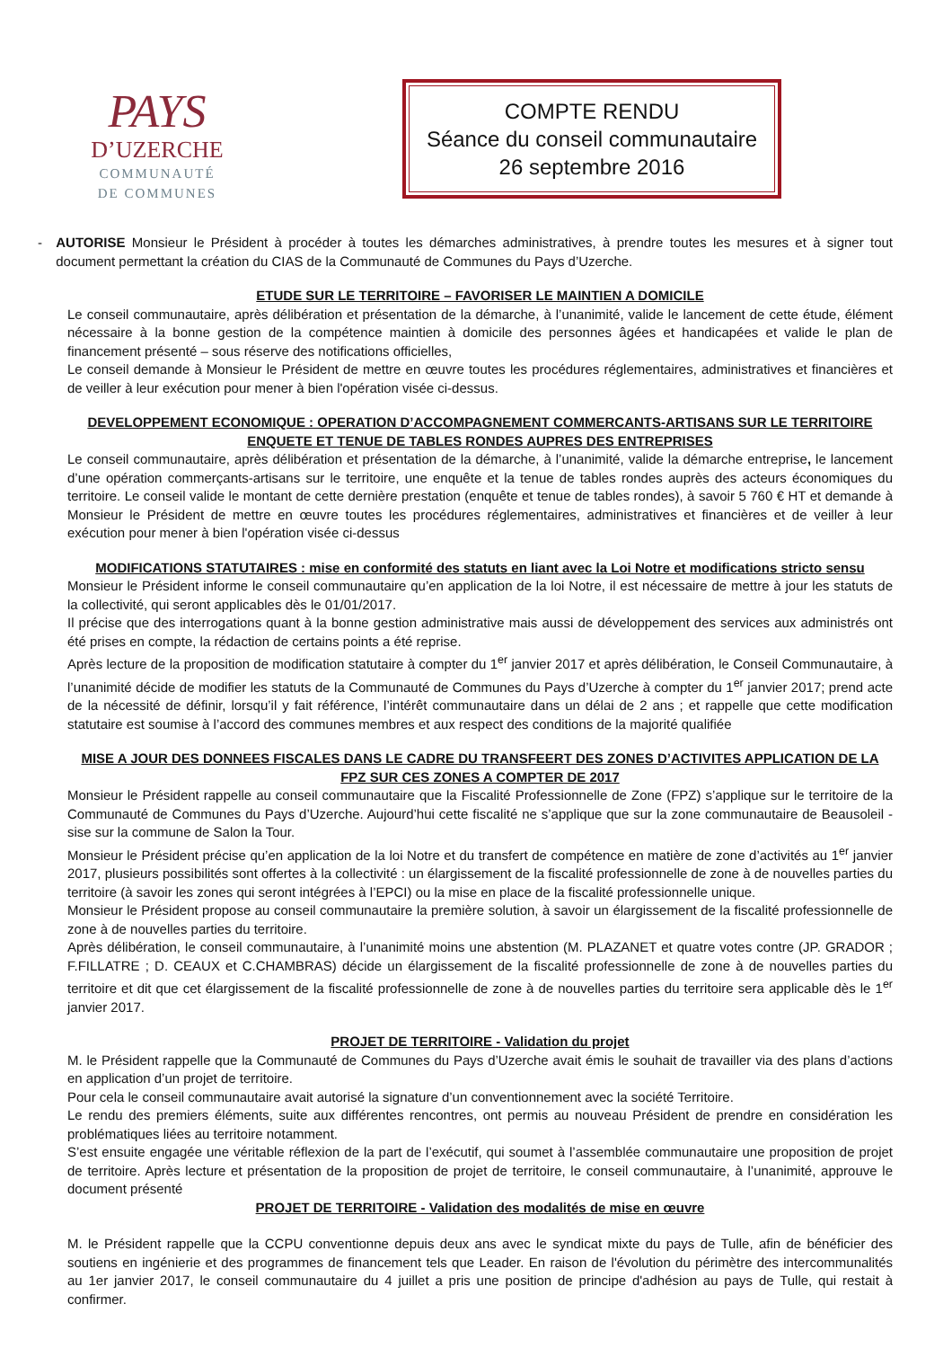PAYS
D’UZERCHE
COMMUNAUTÉ
DE COMMUNES
COMPTE RENDU
Séance du conseil communautaire
26 septembre 2016
- AUTORISE Monsieur le Président à procéder à toutes les démarches administratives, à prendre toutes les mesures et à signer tout document permettant la création du CIAS de la Communauté de Communes du Pays d’Uzerche.
ETUDE SUR LE TERRITOIRE – FAVORISER LE MAINTIEN A DOMICILE
Le conseil communautaire, après délibération et présentation de la démarche, à l’unanimité, valide le lancement de cette étude, élément nécessaire à la bonne gestion de la compétence maintien à domicile des personnes âgées et handicapées et valide le plan de financement présenté – sous réserve des notifications officielles,
Le conseil demande à Monsieur le Président de mettre en œuvre toutes les procédures réglementaires, administratives et financières et de veiller à leur exécution pour mener à bien l'opération visée ci-dessus.
DEVELOPPEMENT ECONOMIQUE : OPERATION D’ACCOMPAGNEMENT COMMERCANTS-ARTISANS SUR LE TERRITOIRE
ENQUETE ET TENUE DE TABLES RONDES AUPRES DES ENTREPRISES
Le conseil communautaire, après délibération et présentation de la démarche, à l’unanimité, valide la démarche entreprise, le lancement d’une opération commerçants-artisans sur le territoire, une enquête et la tenue de tables rondes auprès des acteurs économiques du territoire. Le conseil valide le montant de cette dernière prestation (enquête et tenue de tables rondes), à savoir 5 760 € HT et demande à Monsieur le Président de mettre en œuvre toutes les procédures réglementaires, administratives et financières et de veiller à leur exécution pour mener à bien l'opération visée ci-dessus
MODIFICATIONS STATUTAIRES : mise en conformité des statuts en liant avec la Loi Notre et modifications stricto sensu
Monsieur le Président informe le conseil communautaire qu’en application de la loi Notre, il est nécessaire de mettre à jour les statuts de la collectivité, qui seront applicables dès le 01/01/2017.
Il précise que des interrogations quant à la bonne gestion administrative mais aussi de développement des services aux administrés ont été prises en compte, la rédaction de certains points a été reprise.
Après lecture de la proposition de modification statutaire à compter du 1<sup>er</sup> janvier 2017 et après délibération, le Conseil Communautaire, à l’unanimité décide de modifier les statuts de la Communauté de Communes du Pays d’Uzerche à compter du 1<sup>er</sup> janvier 2017; prend acte de la nécessité de définir, lorsqu’il y fait référence, l’intérêt communautaire dans un délai de 2 ans ; et rappelle que cette modification statutaire est soumise à l’accord des communes membres et aux respect des conditions de la majorité qualifiée
MISE A JOUR DES DONNEES FISCALES DANS LE CADRE DU TRANSFEERT DES ZONES D’ACTIVITES APPLICATION DE LA FPZ SUR CES ZONES A COMPTER DE 2017
Monsieur le Président rappelle au conseil communautaire que la Fiscalité Professionnelle de Zone (FPZ) s’applique sur le territoire de la Communauté de Communes du Pays d’Uzerche. Aujourd’hui cette fiscalité ne s’applique que sur la zone communautaire de Beausoleil - sise sur la commune de Salon la Tour.
Monsieur le Président précise qu’en application de la loi Notre et du transfert de compétence en matière de zone d’activités au 1<sup>er</sup> janvier 2017, plusieurs possibilités sont offertes à la collectivité : un élargissement de la fiscalité professionnelle de zone à de nouvelles parties du territoire (à savoir les zones qui seront intégrées à l’EPCI) ou la mise en place de la fiscalité professionnelle unique.
Monsieur le Président propose au conseil communautaire la première solution, à savoir un élargissement de la fiscalité professionnelle de zone à de nouvelles parties du territoire.
Après délibération, le conseil communautaire, à l’unanimité moins une abstention (M. PLAZANET et quatre votes contre (JP. GRADOR ; F.FILLATRE ; D. CEAUX et C.CHAMBRAS) décide un élargissement de la fiscalité professionnelle de zone à de nouvelles parties du territoire et dit que cet élargissement de la fiscalité professionnelle de zone à de nouvelles parties du territoire sera applicable dès le 1<sup>er</sup> janvier 2017.
PROJET DE TERRITOIRE - Validation du projet
M. le Président rappelle que la Communauté de Communes du Pays d’Uzerche avait émis le souhait de travailler via des plans d’actions en application d’un projet de territoire.
Pour cela le conseil communautaire avait autorisé la signature d’un conventionnement avec la société Territoire.
Le rendu des premiers éléments, suite aux différentes rencontres, ont permis au nouveau Président de prendre en considération les problématiques liées au territoire notamment.
S’est ensuite engagée une véritable réflexion de la part de l’exécutif, qui soumet à l’assemblée communautaire une proposition de projet de territoire. Après lecture et présentation de la proposition de projet de territoire, le conseil communautaire, à l’unanimité, approuve le document présenté
PROJET DE TERRITOIRE - Validation des modalités de mise en œuvre
M. le Président rappelle que la CCPU conventionne depuis deux ans avec le syndicat mixte du pays de Tulle, afin de bénéficier des soutiens en ingénierie et des programmes de financement tels que Leader. En raison de l'évolution du périmètre des intercommunalités au 1er janvier 2017, le conseil communautaire du 4 juillet a pris une position de principe d'adhésion au pays de Tulle, qui restait à confirmer.